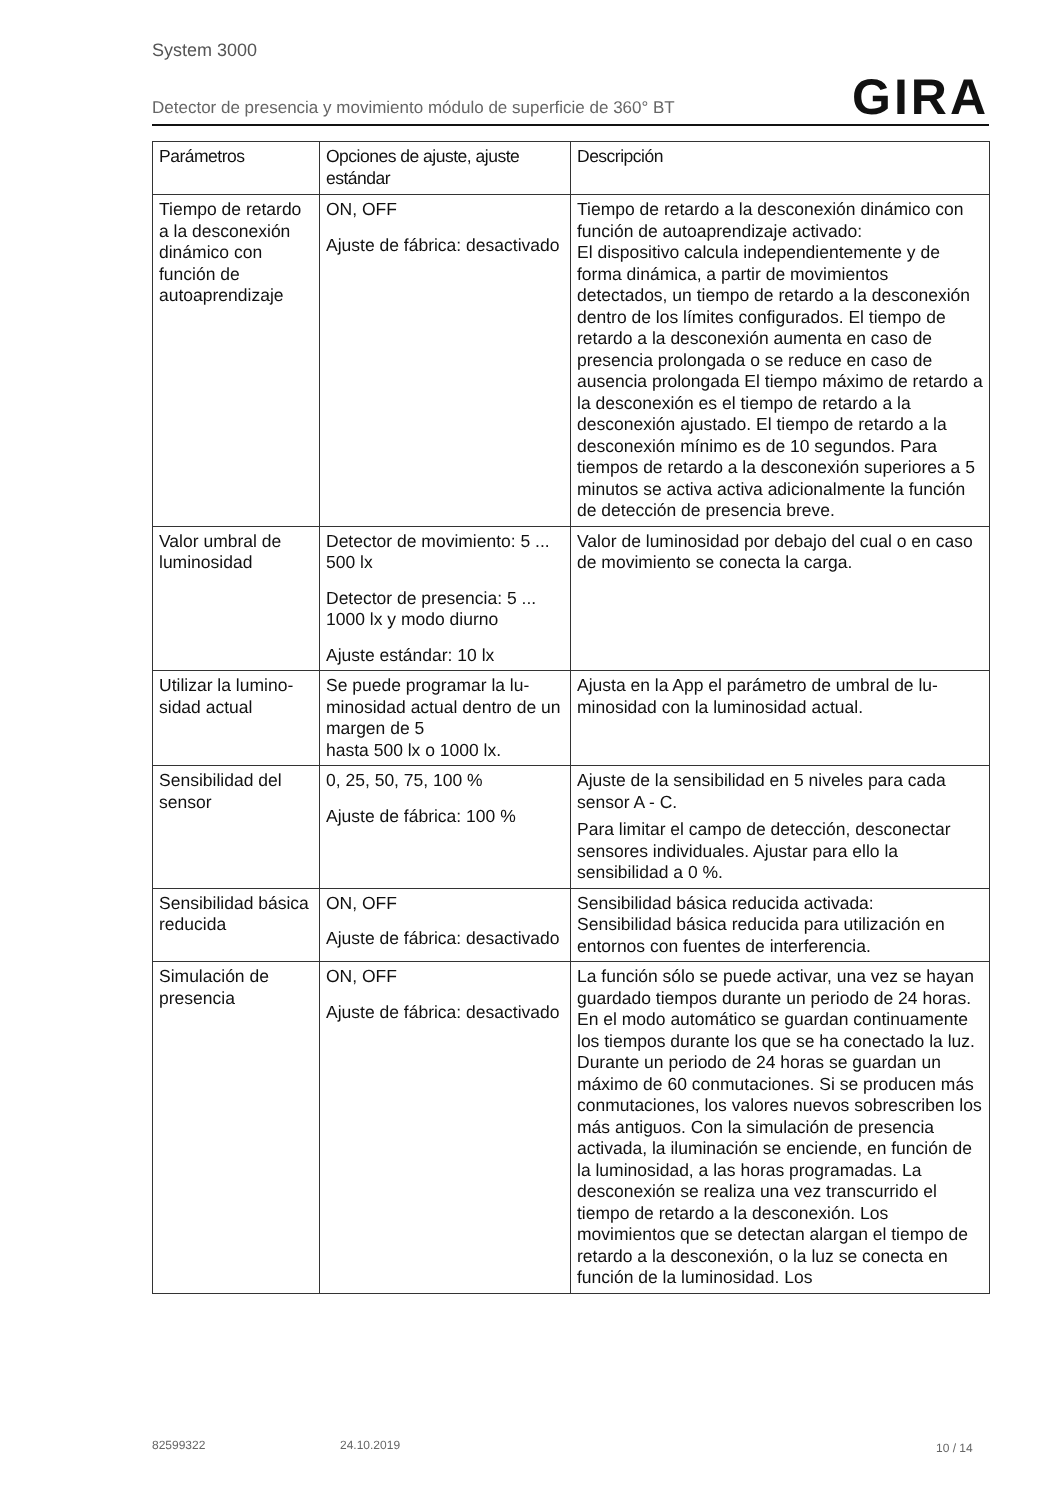System 3000
Detector de presencia y movimiento módulo de superficie de 360° BT
GIRA
| Parámetros | Opciones de ajuste, ajuste estándar | Descripción |
| --- | --- | --- |
| Tiempo de retar­do a la descone­xión dinámico con función de autoaprendizaje | ON, OFF Ajuste de fábrica: desacti­vado | Tiempo de retardo a la desconexión dinámico con función de autoaprendizaje activado: El dispositivo calcula independientemente y de forma dinámica, a partir de movimientos detectados, un tiempo de retardo a la desco­nexión dentro de los límites configurados. El tiempo de retardo a la desconexión aumenta en caso de presencia prolongada o se reduce en caso de ausencia prolongada El tiempo máximo de retardo a la desconexión es el tiempo de retardo a la desconexión ajustado. El tiempo de retardo a la desconexión mínimo es de 10 segundos. Para tiempos de retardo a la desconexión superiores a 5 minutos se acti­va activa adicionalmente la función de detec­ción de presencia breve. |
| Valor umbral de luminosidad | Detector de movimiento: 5 ... 500 lx Detector de presencia: 5 ... 1000 lx y modo diurno Ajuste estándar: 10 lx | Valor de luminosidad por debajo del cual o en caso de movimiento se conecta la carga. |
| Utilizar la lumino­sidad actual | Se puede programar la lu­minosidad actual dentro de un margen de 5 hasta 500 lx o 1000 lx. | Ajusta en la App el parámetro de umbral de lu­minosidad con la luminosidad actual. |
| Sensibilidad del sensor | 0, 25, 50, 75, 100 % Ajuste de fábrica: 100 % | Ajuste de la sensibilidad en 5 niveles para ca­da sensor A - C. Para limitar el campo de detección, desconec­tar sensores individuales. Ajustar para ello la sensibilidad a 0 %. |
| Sensibilidad bási­ca reducida | ON, OFF Ajuste de fábrica: desacti­vado | Sensibilidad básica reducida activada: Sensibilidad básica reducida para utilización en entornos con fuentes de interferencia. |
| Simulación de presencia | ON, OFF Ajuste de fábrica: desacti­vado | La función sólo se puede activar, una vez se hayan guardado tiempos durante un periodo de 24 horas. En el modo automático se guar­dan continuamente los tiempos durante los que se ha conectado la luz. Durante un perio­do de 24 horas se guardan un máximo de 60 conmutaciones. Si se producen más conmuta­ciones, los valores nuevos sobrescriben los más antiguos. Con la simulación de presencia activada, la iluminación se enciende, en fun­ción de la luminosidad, a las horas programa­das. La desconexión se realiza una vez trans­currido el tiempo de retardo a la desconexión. Los movimientos que se detectan alargan el tiempo de retardo a la desconexión, o la luz se conecta en función de la luminosidad. Los |
82599322 24.10.2019 10 / 14